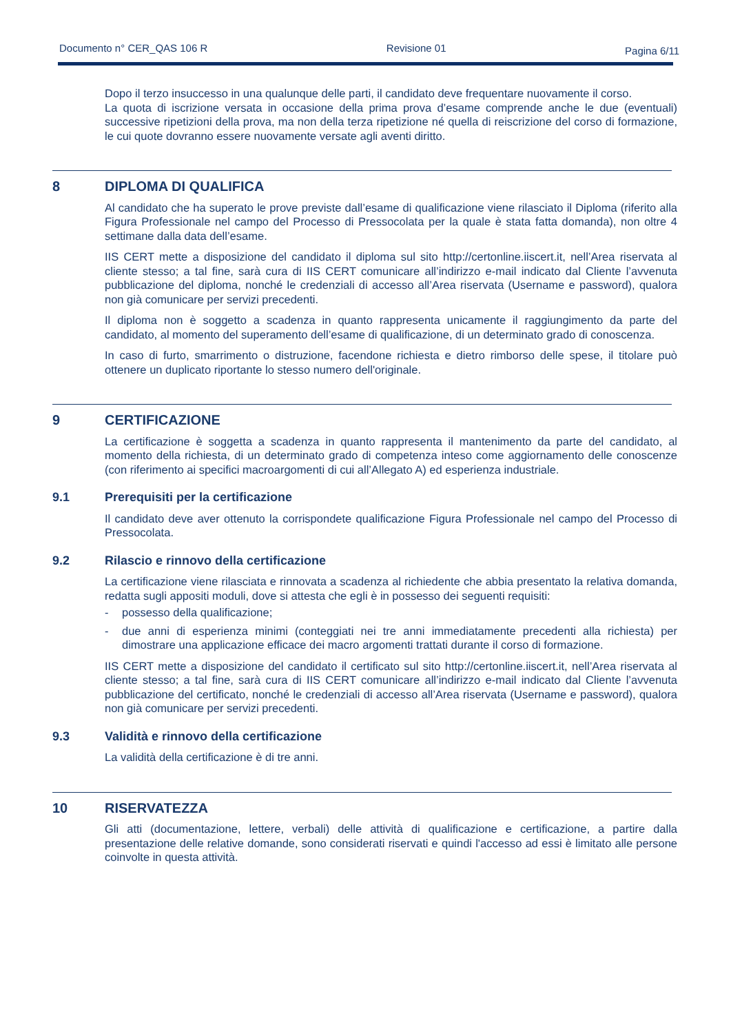Documento n° CER_QAS 106 R Revisione 01 Pagina 6/11
Dopo il terzo insuccesso in una qualunque delle parti, il candidato deve frequentare nuovamente il corso.
La quota di iscrizione versata in occasione della prima prova d’esame comprende anche le due (eventuali) successive ripetizioni della prova, ma non della terza ripetizione né quella di reiscrizione del corso di formazione, le cui quote dovranno essere nuovamente versate agli aventi diritto.
8 DIPLOMA DI QUALIFICA
Al candidato che ha superato le prove previste dall’esame di qualificazione viene rilasciato il Diploma (riferito alla Figura Professionale nel campo del Processo di Pressocolata per la quale è stata fatta domanda), non oltre 4 settimane dalla data dell’esame.
IIS CERT mette a disposizione del candidato il diploma sul sito http://certonline.iiscert.it, nell’Area riservata al cliente stesso; a tal fine, sarà cura di IIS CERT comunicare all’indirizzo e-mail indicato dal Cliente l’avvenuta pubblicazione del diploma, nonché le credenziali di accesso all’Area riservata (Username e password), qualora non già comunicare per servizi precedenti.
Il diploma non è soggetto a scadenza in quanto rappresenta unicamente il raggiungimento da parte del candidato, al momento del superamento dell’esame di qualificazione, di un determinato grado di conoscenza.
In caso di furto, smarrimento o distruzione, facendone richiesta e dietro rimborso delle spese, il titolare può ottenere un duplicato riportante lo stesso numero dell'originale.
9 CERTIFICAZIONE
La certificazione è soggetta a scadenza in quanto rappresenta il mantenimento da parte del candidato, al momento della richiesta, di un determinato grado di competenza inteso come aggiornamento delle conoscenze (con riferimento ai specifici macroargomenti di cui all’Allegato A) ed esperienza industriale.
9.1 Prerequisiti per la certificazione
Il candidato deve aver ottenuto la corrispondete qualificazione Figura Professionale nel campo del Processo di Pressocolata.
9.2 Rilascio e rinnovo della certificazione
La certificazione viene rilasciata e rinnovata a scadenza al richiedente che abbia presentato la relativa domanda, redatta sugli appositi moduli, dove si attesta che egli è in possesso dei seguenti requisiti:
- possesso della qualificazione;
- due anni di esperienza minimi (conteggiati nei tre anni immediatamente precedenti alla richiesta) per dimostrare una applicazione efficace dei macro argomenti trattati durante il corso di formazione.
IIS CERT mette a disposizione del candidato il certificato sul sito http://certonline.iiscert.it, nell’Area riservata al cliente stesso; a tal fine, sarà cura di IIS CERT comunicare all’indirizzo e-mail indicato dal Cliente l’avvenuta pubblicazione del certificato, nonché le credenziali di accesso all’Area riservata (Username e password), qualora non già comunicare per servizi precedenti.
9.3 Validità e rinnovo della certificazione
La validità della certificazione è di tre anni.
10 RISERVATEZZA
Gli atti (documentazione, lettere, verbali) delle attività di qualificazione e certificazione, a partire dalla presentazione delle relative domande, sono considerati riservati e quindi l'accesso ad essi è limitato alle persone coinvolte in questa attività.